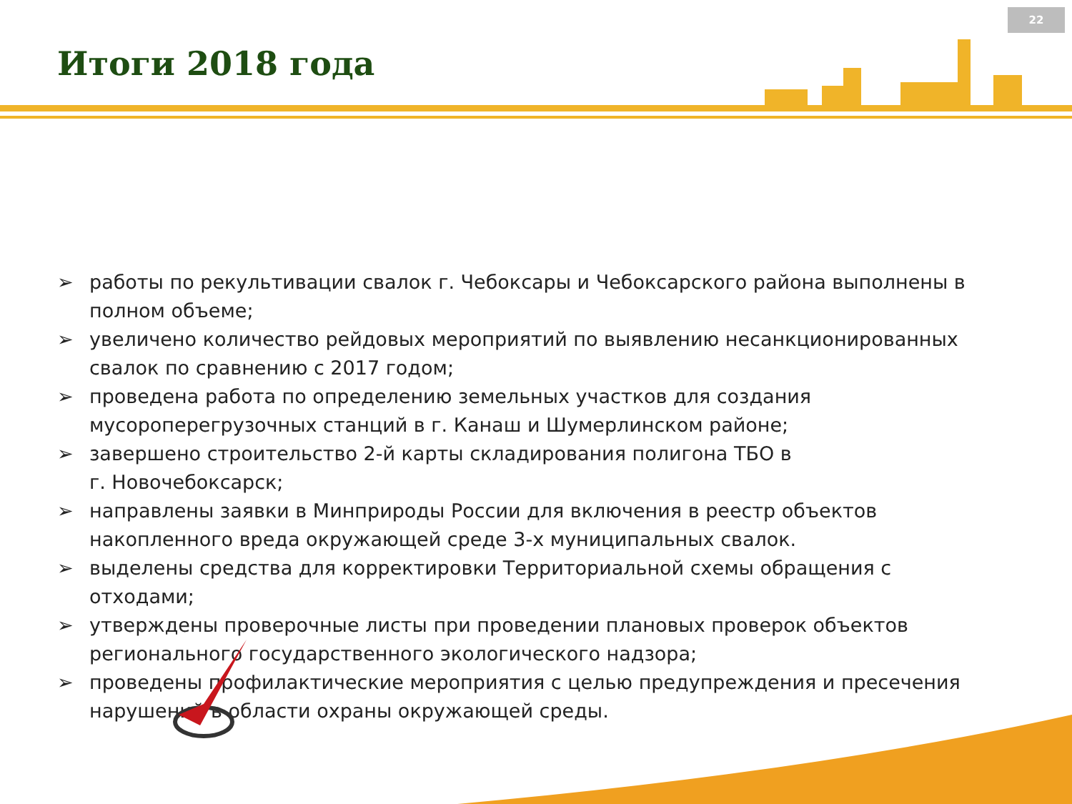22
Итоги 2018 года
➢ работы по рекультивации свалок г. Чебоксары и Чебоксарского района выполнены в полном объеме;
➢ увеличено количество рейдовых мероприятий по выявлению несанкционированных свалок по сравнению с 2017 годом;
➢ проведена работа по определению земельных участков для создания мусороперегрузочных станций в г. Канаш и Шумерлинском районе;
➢ завершено строительство 2-й карты складирования полигона ТБО в
г. Новочебоксарск;
➢ направлены заявки в Минприроды России для включения в реестр объектов накопленного вреда окружающей среде 3-х муниципальных свалок.
➢ выделены средства для корректировки Территориальной схемы обращения с отходами;
➢ утверждены проверочные листы при проведении плановых проверок объектов регионального государственного экологического надзора;
➢ проведены профилактические мероприятия с целью предупреждения и пресечения нарушений в области охраны окружающей среды.